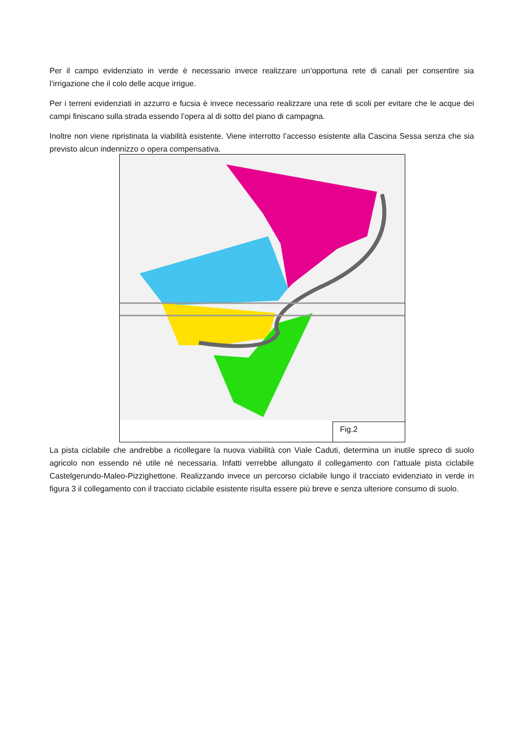Per il campo evidenziato in verde è necessario invece realizzare un’opportuna rete di canali per consentire sia l’irrigazione che il colo delle acque irrigue.
Per i terreni evidenziati in azzurro e fucsia è invece necessario realizzare una rete di scoli per evitare che le acque dei campi finiscano sulla strada essendo l’opera al di sotto del piano di campagna.
Inoltre non viene ripristinata la viabilità esistente. Viene interrotto l’accesso esistente alla Cascina Sessa senza che sia previsto alcun indennizzo o opera compensativa.
Fig.2
La pista ciclabile che andrebbe a ricollegare la nuova viabilità con Viale Caduti, determina un inutile spreco di suolo agricolo non essendo né utile né necessaria. Infatti verrebbe allungato il collegamento con l’attuale pista ciclabile Castelgerundo-Maleo-Pizzighettone. Realizzando invece un percorso ciclabile lungo il tracciato evidenziato in verde in figura 3 il collegamento con il tracciato ciclabile esistente risulta essere più breve e senza ulteriore consumo di suolo.